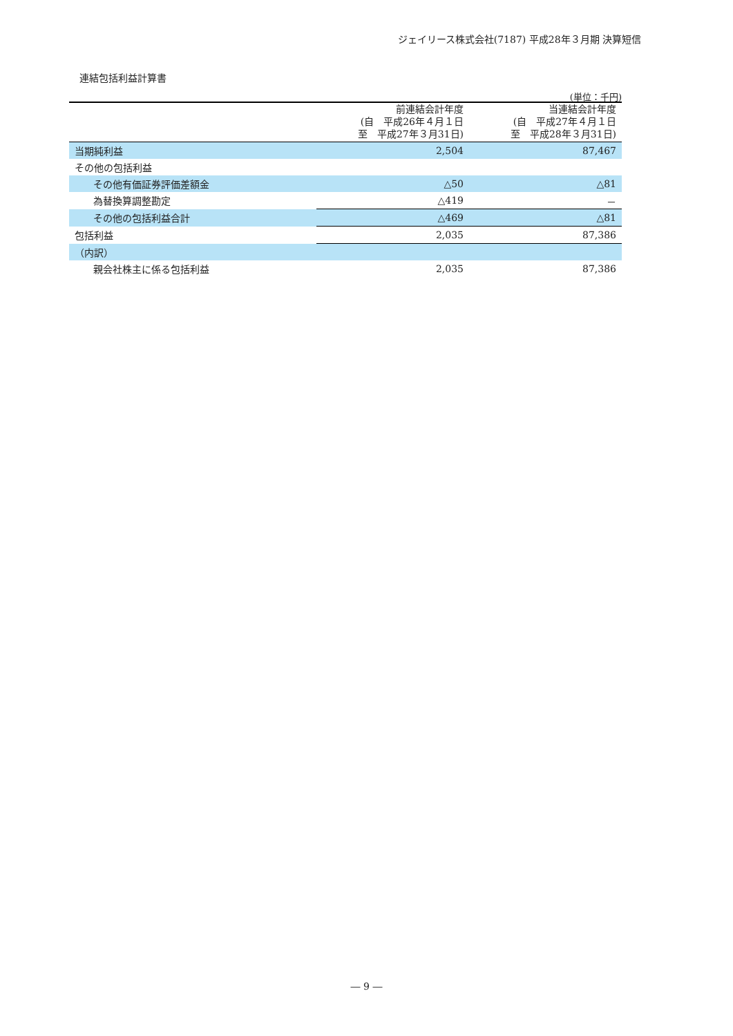ジェイリース株式会社(7187) 平成28年３月期 決算短信
連結包括利益計算書
(単位：千円)
| | 前連結会計年度 (自 平成26年４月１日 至 平成27年３月31日) | 当連結会計年度 (自 平成27年４月１日 至 平成28年３月31日) |
| --- | --- | --- |
| 当期純利益 | 2,504 | 87,467 |
| その他の包括利益 | | |
| その他有価証券評価差額金 | △50 | △81 |
| 為替換算調整勘定 | △419 | － |
| その他の包括利益合計 | △469 | △81 |
| 包括利益 | 2,035 | 87,386 |
| （内訳） | | |
| 親会社株主に係る包括利益 | 2,035 | 87,386 |
― 9 ―